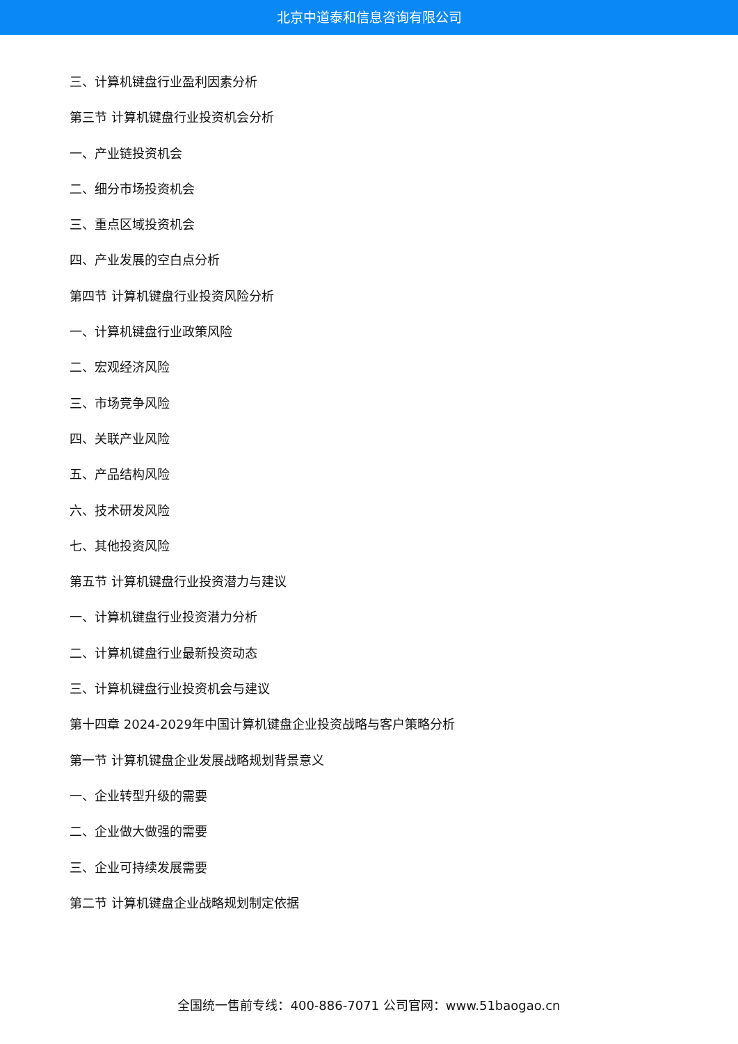北京中道泰和信息咨询有限公司
三、计算机键盘行业盈利因素分析
第三节 计算机键盘行业投资机会分析
一、产业链投资机会
二、细分市场投资机会
三、重点区域投资机会
四、产业发展的空白点分析
第四节 计算机键盘行业投资风险分析
一、计算机键盘行业政策风险
二、宏观经济风险
三、市场竞争风险
四、关联产业风险
五、产品结构风险
六、技术研发风险
七、其他投资风险
第五节 计算机键盘行业投资潜力与建议
一、计算机键盘行业投资潜力分析
二、计算机键盘行业最新投资动态
三、计算机键盘行业投资机会与建议
第十四章 2024-2029年中国计算机键盘企业投资战略与客户策略分析
第一节 计算机键盘企业发展战略规划背景意义
一、企业转型升级的需要
二、企业做大做强的需要
三、企业可持续发展需要
第二节 计算机键盘企业战略规划制定依据
全国统一售前专线：400-886-7071 公司官网：www.51baogao.cn